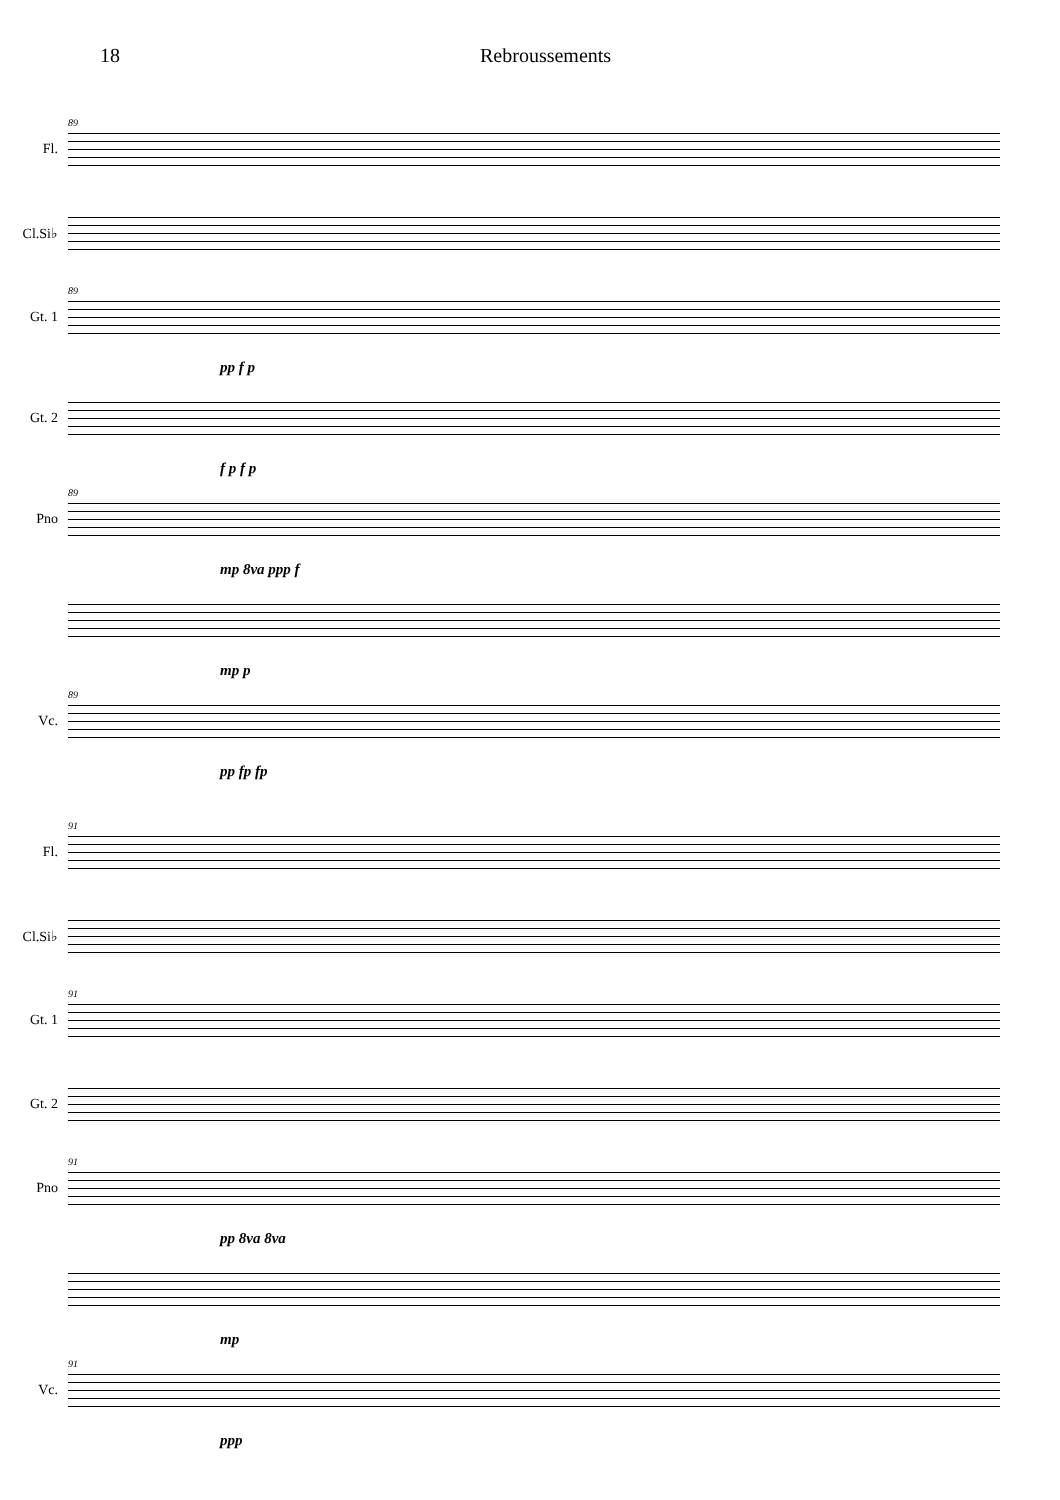18 Rebroussements
Fl.
89
Cl.Si♭
Gt. 1
89
pp f p
Gt. 2
f p f p
Pno
89
mp 8va ppp f
mp p
Vc.
89
pp fp fp
Fl.
91
Cl.Si♭
Gt. 1
91
Gt. 2
Pno
91
pp 8va 8va
mp
Vc.
91
ppp